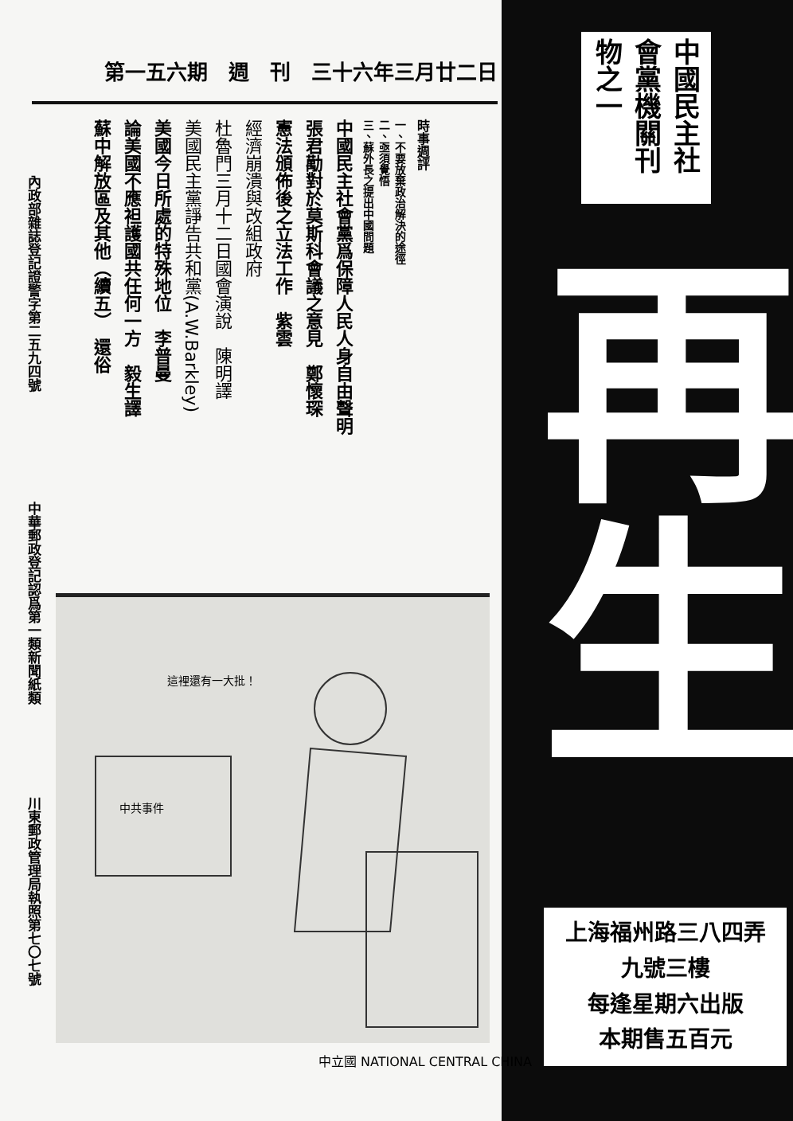第一五六期　週　刊　三十六年三月廿二日
時事週評
一、不要放棄政治解決的途徑
二、亟須覺悟
三、蘇外長之提出中國問題
中國民主社會黨爲保障人民人身自由聲明
張君勱對於莫斯科會議之意見　鄭懷琛
憲法頒佈後之立法工作　紫雲
經濟崩潰與改組政府
杜魯門三月十二日國會演說　陳明譯
美國民主黨諍告共和黨(A.W.Barkley)
美國今日所處的特殊地位　李普曼
論美國不應袒護國共任何一方　毅生譯
蘇中解放區及其他（續五）　還俗
內政部雜誌登記證警字第二五九四號
中華郵政登記認爲第一類新聞紙類
川東郵政管理局執照第七〇七號
這裡還有一大批！
中共事件
中立國 NATIONAL CENTRAL CHINA
中國民主社會黨機關刊物之一
再生
上海福州路三八四弄
九號三樓
每逢星期六出版
本期售五百元